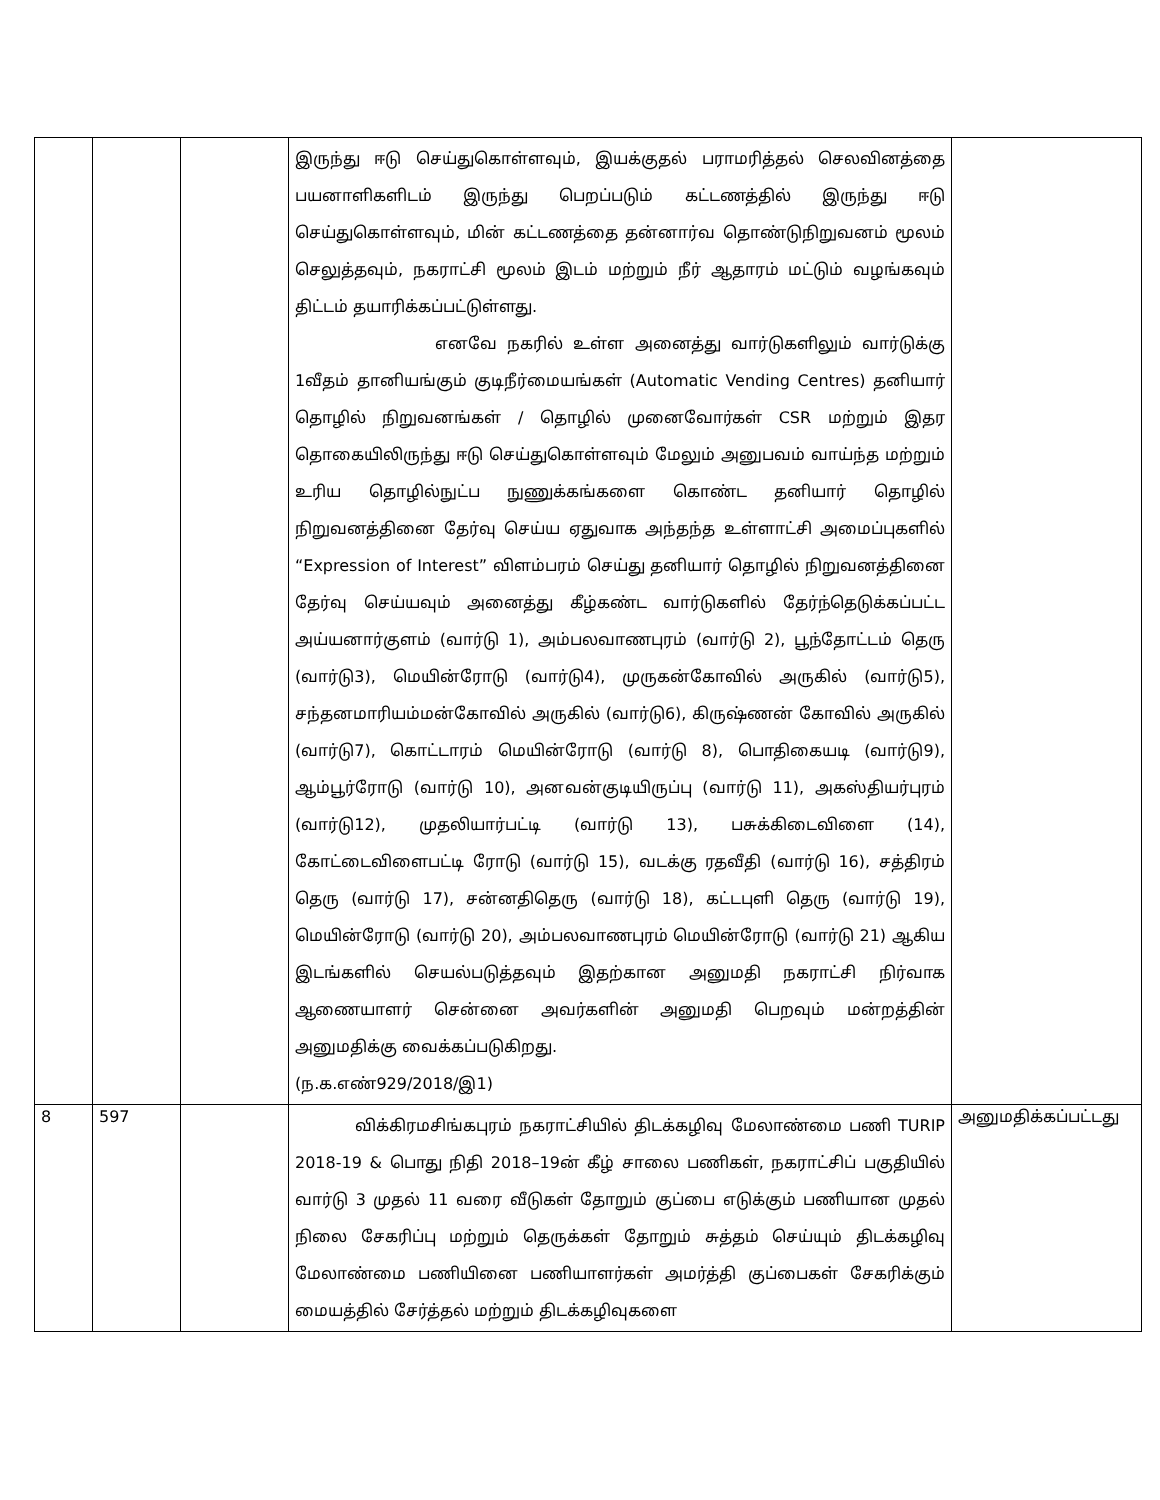| | | | இருந்து ஈடு செய்துகொள்ளவும், இயக்குதல் பராமரித்தல் செலவினத்தை பயனாளிகளிடம் இருந்து பெறப்படும் கட்டணத்தில் இருந்து ஈடு செய்துகொள்ளவும், மின் கட்டணத்தை தன்னார்வ தொண்டுநிறுவனம் மூலம் செலுத்தவும், நகராட்சி மூலம் இடம் மற்றும் நீர் ஆதாரம் மட்டும் வழங்கவும் திட்டம் தயாரிக்கப்பட்டுள்ளது. எனவே நகரில் உள்ள அனைத்து வார்டுகளிலும் வார்டுக்கு 1வீதம் தானியங்கும் குடிநீர்மையங்கள் (Automatic Vending Centres) தனியார் தொழில் நிறுவனங்கள் / தொழில் முனைவோர்கள் CSR மற்றும் இதர தொகையிலிருந்து ஈடு செய்துகொள்ளவும் மேலும் அனுபவம் வாய்ந்த மற்றும் உரிய தொழில்நுட்ப நுணுக்கங்களை கொண்ட தனியார் தொழில் நிறுவனத்தினை தேர்வு செய்ய ஏதுவாக அந்தந்த உள்ளாட்சி அமைப்புகளில் “Expression of Interest” விளம்பரம் செய்து தனியார் தொழில் நிறுவனத்தினை தேர்வு செய்யவும் அனைத்து கீழ்கண்ட வார்டுகளில் தேர்ந்தெடுக்கப்பட்ட அய்யனார்குளம் (வார்டு 1), அம்பலவாணபுரம் (வார்டு 2), பூந்தோட்டம் தெரு (வார்டு3), மெயின்ரோடு (வார்டு4), முருகன்கோவில் அருகில் (வார்டு5), சந்தனமாரியம்மன்கோவில் அருகில் (வார்டு6), கிருஷ்ணன் கோவில் அருகில் (வார்டு7), கொட்டாரம் மெயின்ரோடு (வார்டு 8), பொதிகையடி (வார்டு9), ஆம்பூர்ரோடு (வார்டு 10), அனவன்குடியிருப்பு (வார்டு 11), அகஸ்தியர்புரம் (வார்டு12), முதலியார்பட்டி (வார்டு 13), பசுக்கிடைவிளை (14), கோட்டைவிளைபட்டி ரோடு (வார்டு 15), வடக்கு ரதவீதி (வார்டு 16), சத்திரம் தெரு (வார்டு 17), சன்னதிதெரு (வார்டு 18), கட்டபுளி தெரு (வார்டு 19), மெயின்ரோடு (வார்டு 20), அம்பலவாணபுரம் மெயின்ரோடு (வார்டு 21) ஆகிய இடங்களில் செயல்படுத்தவும் இதற்கான அனுமதி நகராட்சி நிர்வாக ஆணையாளர் சென்னை அவர்களின் அனுமதி பெறவும் மன்றத்தின் அனுமதிக்கு வைக்கப்படுகிறது. (ந.க.எண்929/2018/இ1) | |
| 8 | 597 | | விக்கிரமசிங்கபுரம் நகராட்சியில் திடக்கழிவு மேலாண்மை பணி TURIP 2018-19 & பொது நிதி 2018–19ன் கீழ் சாலை பணிகள், நகராட்சிப் பகுதியில் வார்டு 3 முதல் 11 வரை வீடுகள் தோறும் குப்பை எடுக்கும் பணியான முதல் நிலை சேகரிப்பு மற்றும் தெருக்கள் தோறும் சுத்தம் செய்யும் திடக்கழிவு மேலாண்மை பணியினை பணியாளர்கள் அமர்த்தி குப்பைகள் சேகரிக்கும் மையத்தில் சேர்த்தல் மற்றும் திடக்கழிவுகளை | அனுமதிக்கப்பட்டது |